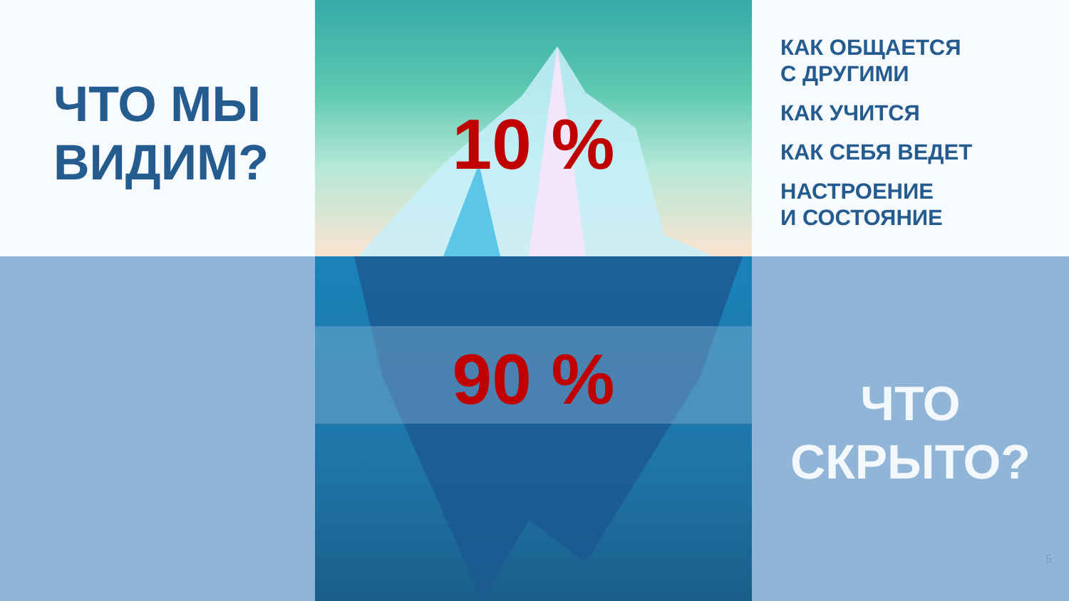ЧТО МЫ
ВИДИМ?
10 %
КАК ОБЩАЕТСЯ
С ДРУГИМИ
КАК УЧИТСЯ
КАК СЕБЯ ВЕДЕТ
НАСТРОЕНИЕ
И СОСТОЯНИЕ
90 %
ЧТО
СКРЫТО?
5